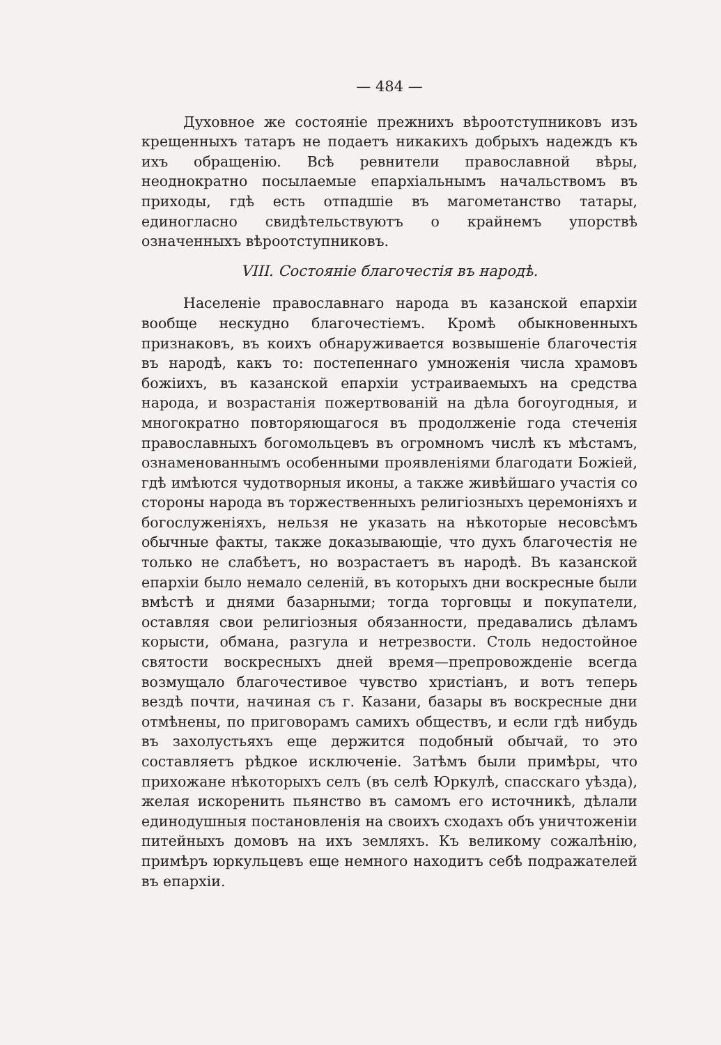— 484 —
Духовное же состоянiе прежнихъ вѣроотступниковъ изъ крещенныхъ татаръ не подаетъ никакихъ добрыхъ надеждъ къ ихъ обращенiю. Всѣ ревнители православной вѣры, неоднократно посылаемые епархiальнымъ начальствомъ въ приходы, гдѣ есть отпадшiе въ магометанство татары, единогласно свидѣтельствуютъ о крайнемъ упорствѣ означенныхъ вѣроотступниковъ.
VIII. Состоянiе благочестiя въ народѣ.
Населенiе православнаго народа въ казанской епархiи вообще нескудно благочестiемъ. Кромѣ обыкновенныхъ признаковъ, въ коихъ обнаруживается возвышенiе благочестiя въ народѣ, какъ то: постепеннаго умноженiя числа храмовъ божiихъ, въ казанской епархiи устраиваемыхъ на средства народа, и возрастанiя пожертвованiй на дѣла богоугодныя, и многократно повторяющагося въ продолженiе года стеченiя православныхъ богомольцевъ въ огромномъ числѣ къ мѣстамъ, ознаменованнымъ особенными проявленiями благодати Божiей, гдѣ имѣются чудотворныя иконы, а также живѣйшаго участiя со стороны народа въ торжественныхъ религiозныхъ церемонiяхъ и богослуженiяхъ, нельзя не указать на нѣкоторые несовсѣмъ обычные факты, также доказывающiе, что духъ благочестiя не только не слабѣетъ, но возрастаетъ въ народѣ. Въ казанской епархiи было немало селенiй, въ которыхъ дни воскресные были вмѣстѣ и днями базарными; тогда торговцы и покупатели, оставляя свои религiозныя обязанности, предавались дѣламъ корысти, обмана, разгула и нетрезвости. Столь недостойное святости воскресныхъ дней время—препровожденiе всегда возмущало благочестивое чувство христiанъ, и вотъ теперь вездѣ почти, начиная съ г. Казани, базары въ воскресные дни отмѣнены, по приговорамъ самихъ обществъ, и если гдѣ нибудь въ захолустьяхъ еще держится подобный обычай, то это составляетъ рѣдкое исключенiе. Затѣмъ были примѣры, что прихожане нѣкоторыхъ селъ (въ селѣ Юркулѣ, спасскаго уѣзда), желая искоренить пьянство въ самомъ его источникѣ, дѣлали единодушныя постановленiя на своихъ сходахъ объ уничтоженiи питейныхъ домовъ на ихъ земляхъ. Къ великому сожалѣнiю, примѣръ юркульцевъ еще немного находитъ себѣ подражателей въ епархiи.